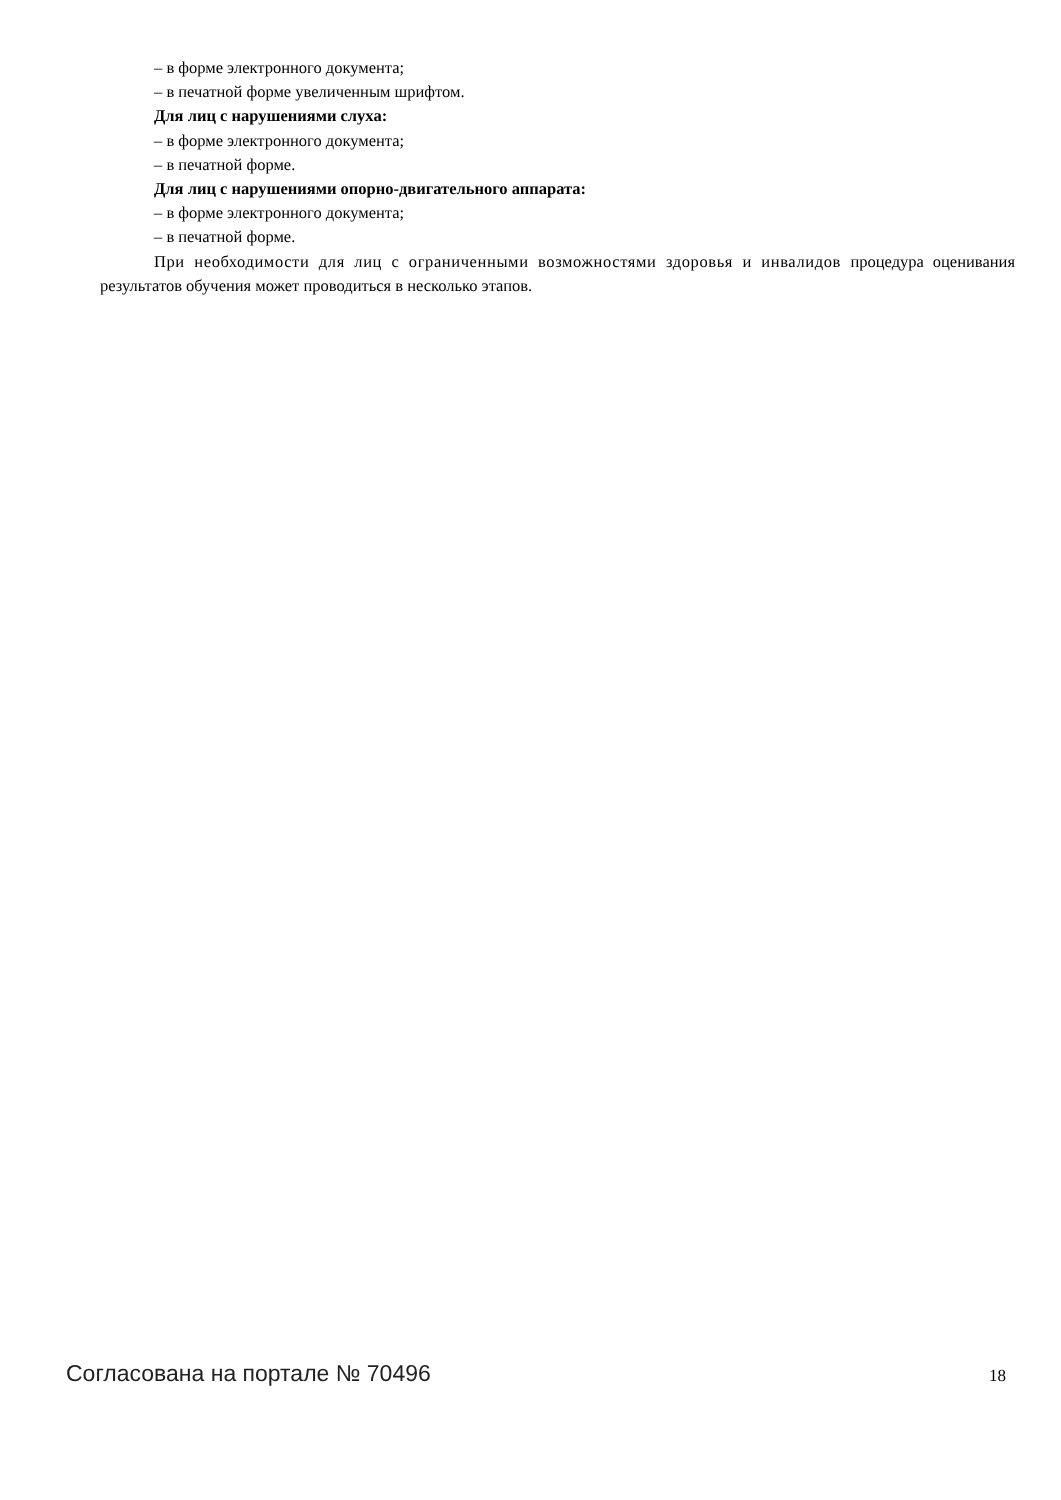– в форме электронного документа;
– в печатной форме увеличенным шрифтом.
Для лиц с нарушениями слуха:
– в форме электронного документа;
– в печатной форме.
Для лиц с нарушениями опорно-двигательного аппарата:
– в форме электронного документа;
– в печатной форме.
При необходимости для лиц с ограниченными возможностями здоровья и инвалидов процедура оценивания результатов обучения может проводиться в несколько этапов.
Согласована на портале № 70496 18